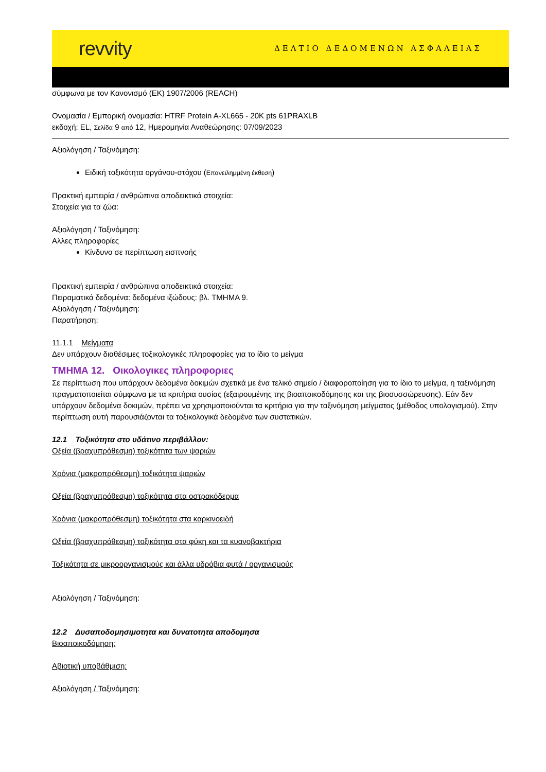revvity ΔΕΛΤΙΟ ΔΕΔΟΜΕΝΩΝ ΑΣΦΑΛΕΙΑΣ
σύμφωνα με τον Κανονισμό (ΕΚ) 1907/2006 (REACH)
Ονομασία / Εμπορική ονομασία: HTRF Protein A-XL665 - 20K pts 61PRAXLB
εκδοχή: EL, Σελίδα 9 από 12, Ημερομηνία Αναθεώρησης: 07/09/2023
Αξιολόγηση / Ταξινόμηση:
Ειδική τοξικότητα οργάνου-στόχου (Επανειλημμένη έκθεση)
Πρακτική εμπειρία / ανθρώπινα αποδεικτικά στοιχεία:
Στοιχεία για τα ζώα:
Αξιολόγηση / Ταξινόμηση:
Αλλες πληροφορίες
Κίνδυνο σε περίπτωση εισπνοής
Πρακτική εμπειρία / ανθρώπινα αποδεικτικά στοιχεία:
Πειραματικά δεδομένα: δεδομένα ιξώδους: βλ. ΤΜΗΜΑ 9.
Αξιολόγηση / Ταξινόμηση:
Παρατήρηση:
11.1.1 Μείγματα
Δεν υπάρχουν διαθέσιμες τοξικολογικές πληροφορίες για το ίδιο το μείγμα
ΤΜΗΜΑ 12. Οικολογικες πληροφοριες
Σε περίπτωση που υπάρχουν δεδομένα δοκιμών σχετικά με ένα τελικό σημείο / διαφοροποίηση για το ίδιο το μείγμα, η ταξινόμηση πραγματοποιείται σύμφωνα με τα κριτήρια ουσίας (εξαιρουμένης της βιοαποικοδόμησης και της βιοσυσσώρευσης). Εάν δεν υπάρχουν δεδομένα δοκιμών, πρέπει να χρησιμοποιούνται τα κριτήρια για την ταξινόμηση μείγματος (μέθοδος υπολογισμού). Στην περίπτωση αυτή παρουσιάζονται τα τοξικολογικά δεδομένα των συστατικών.
12.1 Τοξικότητα στο υδάτινο περιβάλλον:
Οξεία (βραχυπρόθεσμη) τοξικότητα των ψαριών
Χρόνια (μακροπρόθεσμη) τοξικότητα ψαριών
Οξεία (βραχυπρόθεσμη) τοξικότητα στα οστρακόδερμα
Χρόνια (μακροπρόθεσμη) τοξικότητα στα καρκινοειδή
Οξεία (βραχυπρόθεσμη) τοξικότητα στα φύκη και τα κυανοβακτήρια
Τοξικότητα σε μικροοργανισμούς και άλλα υδρόβια φυτά / οργανισμούς
Αξιολόγηση / Ταξινόμηση:
12.2 Δυσαποδομησιμοτητα και δυνατοτητα αποδομησα
Βιοαποικοδόμηση:
Αβιοτική υποβάθμιση:
Αξιολόγηση / Ταξινόμηση: